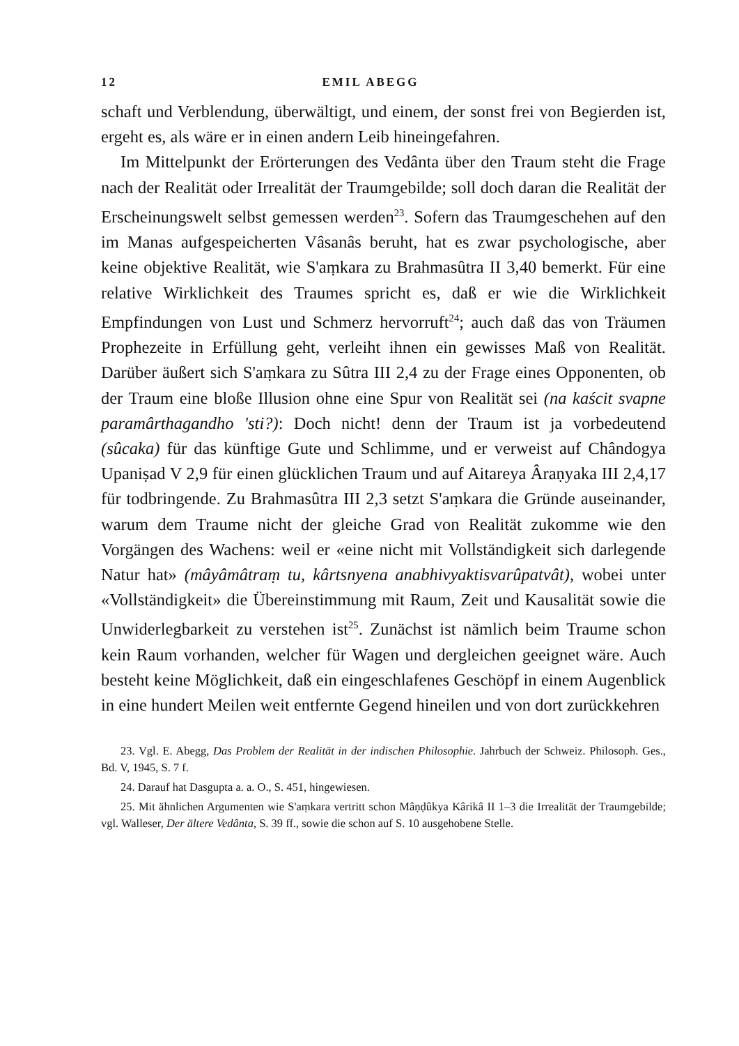12 EMIL ABEGG
schaft und Verblendung, überwältigt, und einem, der sonst frei von Begierden ist, ergeht es, als wäre er in einen andern Leib hineingefahren.
Im Mittelpunkt der Erörterungen des Vedânta über den Traum steht die Frage nach der Realität oder Irrealität der Traumgebilde; soll doch daran die Realität der Erscheinungswelt selbst gemessen werden<sup>23</sup>. Sofern das Traumgeschehen auf den im Manas aufgespeicherten Vâsanâs beruht, hat es zwar psychologische, aber keine objektive Realität, wie S'aṃkara zu Brahmasûtra II 3,40 bemerkt. Für eine relative Wirklichkeit des Traumes spricht es, daß er wie die Wirklichkeit Empfindungen von Lust und Schmerz hervorruft<sup>24</sup>; auch daß das von Träumen Prophezeite in Erfüllung geht, verleiht ihnen ein gewisses Maß von Realität. Darüber äußert sich S'aṃkara zu Sûtra III 2,4 zu der Frage eines Opponenten, ob der Traum eine bloße Illusion ohne eine Spur von Realität sei (na kaścit svapne paramârthagandho 'sti?): Doch nicht! denn der Traum ist ja vorbedeutend (sûcaka) für das künftige Gute und Schlimme, und er verweist auf Chândogya Upaniṣad V 2,9 für einen glücklichen Traum und auf Aitareya Âraṇyaka III 2,4,17 für todbringende. Zu Brahmasûtra III 2,3 setzt S'aṃkara die Gründe auseinander, warum dem Traume nicht der gleiche Grad von Realität zukomme wie den Vorgängen des Wachens: weil er «eine nicht mit Vollständigkeit sich darlegende Natur hat» (mâyâmâtraṃ tu, kârtsnyena anabhivyaktisvarûpatvât), wobei unter «Vollständigkeit» die Übereinstimmung mit Raum, Zeit und Kausalität sowie die Unwiderlegbarkeit zu verstehen ist<sup>25</sup>. Zunächst ist nämlich beim Traume schon kein Raum vorhanden, welcher für Wagen und dergleichen geeignet wäre. Auch besteht keine Möglichkeit, daß ein eingeschlafenes Geschöpf in einem Augenblick in eine hundert Meilen weit entfernte Gegend hineilen und von dort zurückkehren
23. Vgl. E. Abegg, Das Problem der Realität in der indischen Philosophie. Jahrbuch der Schweiz. Philosoph. Ges., Bd. V, 1945, S. 7 f.
24. Darauf hat Dasgupta a. a. O., S. 451, hingewiesen.
25. Mit ähnlichen Argumenten wie S'aṃkara vertritt schon Mâṇḍûkya Kârikâ II 1–3 die Irrealität der Traumgebilde; vgl. Walleser, Der ältere Vedânta, S. 39 ff., sowie die schon auf S. 10 ausgehobene Stelle.